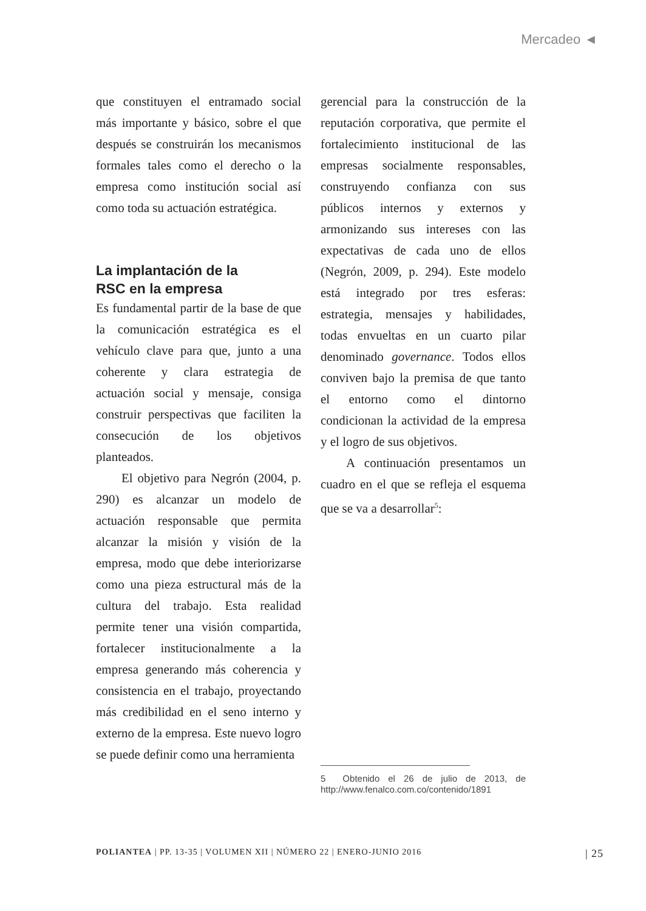Mercadeo ◄
que constituyen el entramado social más importante y básico, sobre el que después se construirán los mecanismos formales tales como el derecho o la empresa como institución social así como toda su actuación estratégica.
La implantación de la
RSC en la empresa
Es fundamental partir de la base de que la comunicación estratégica es el vehículo clave para que, junto a una coherente y clara estrategia de actuación social y mensaje, consiga construir perspectivas que faciliten la consecución de los objetivos planteados.
El objetivo para Negrón (2004, p. 290) es alcanzar un modelo de actuación responsable que permita alcanzar la misión y visión de la empresa, modo que debe interiorizarse como una pieza estructural más de la cultura del trabajo. Esta realidad permite tener una visión compartida, fortalecer institucionalmente a la empresa generando más coherencia y consistencia en el trabajo, proyectando más credibilidad en el seno interno y externo de la empresa. Este nuevo logro se puede definir como una herramienta
gerencial para la construcción de la reputación corporativa, que permite el fortalecimiento institucional de las empresas socialmente responsables, construyendo confianza con sus públicos internos y externos y armonizando sus intereses con las expectativas de cada uno de ellos (Negrón, 2009, p. 294). Este modelo está integrado por tres esferas: estrategia, mensajes y habilidades, todas envueltas en un cuarto pilar denominado governance. Todos ellos conviven bajo la premisa de que tanto el entorno como el dintorno condicionan la actividad de la empresa y el logro de sus objetivos.
A continuación presentamos un cuadro en el que se refleja el esquema que se va a desarrollar<sup>5</sup>:
5 Obtenido el 26 de julio de 2013, de http://www.fenalco.com.co/contenido/1891
POLIANTEA | PP. 13-35 | VOLUMEN XII | NÚMERO 22 | ENERO-JUNIO 2016 | 25